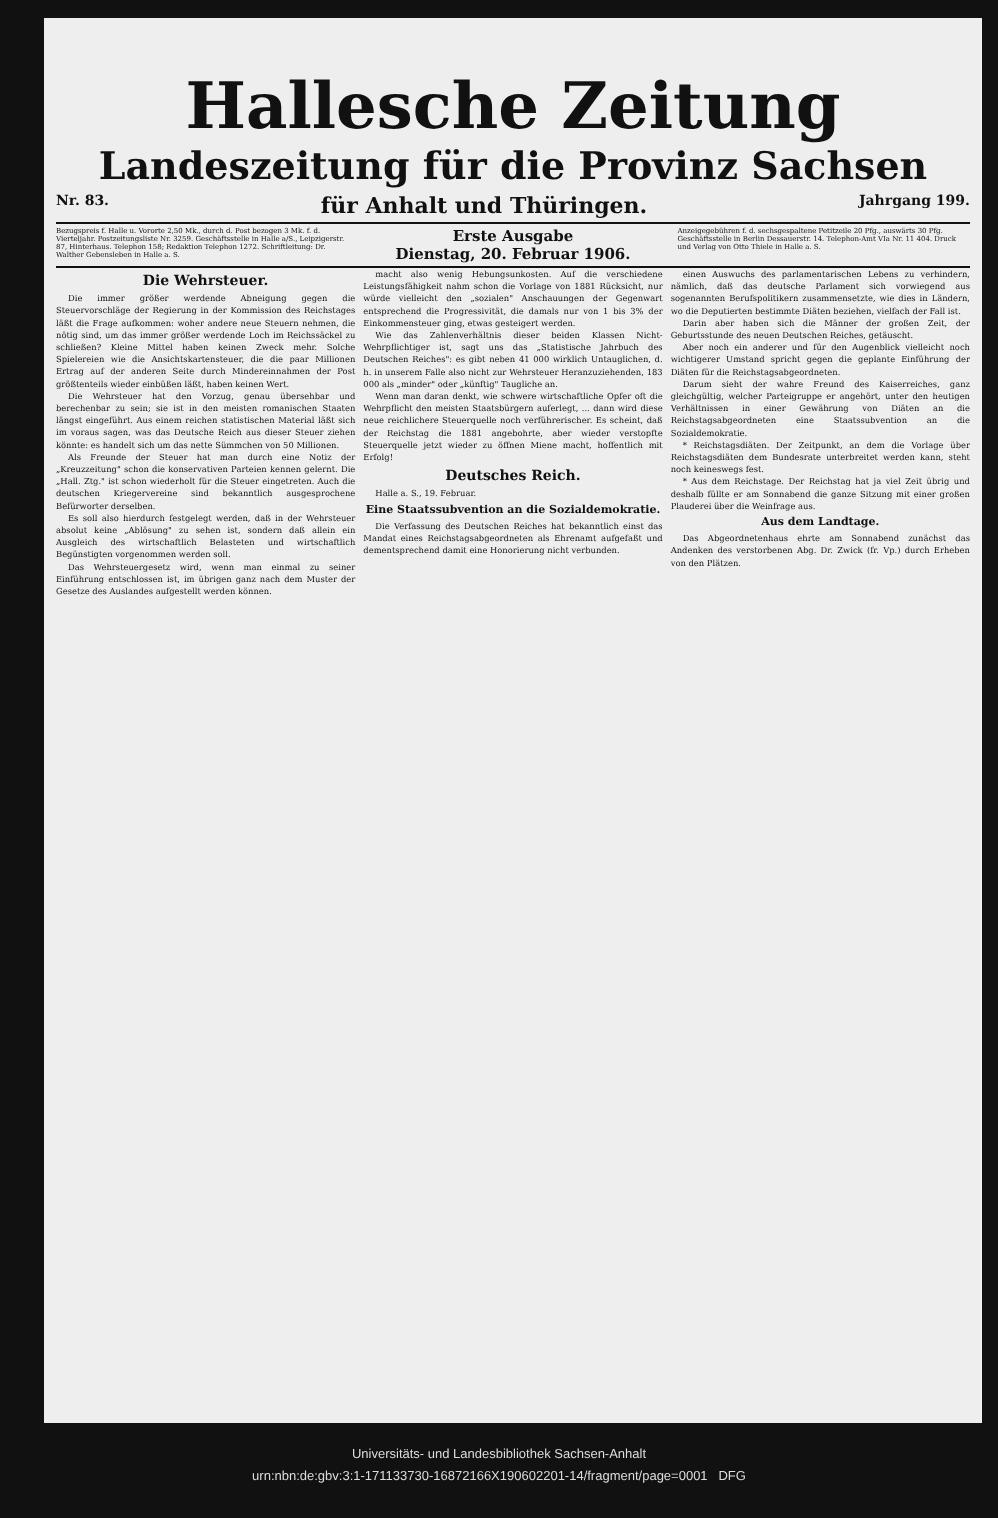Hallesche Zeitung
Landeszeitung für die Provinz Sachsen
Nr. 83. für Anhalt und Thüringen. Jahrgang 199.
Bezugspreis f. Halle u. Vororte 2,50 Mk., durch d. Post bezogen 3 Mk. f. d. Vierteljahr. Postzeitungsliste Nr. 3259. Geschäftsstelle in Halle a/S., Leipzigerstr. 87, Hinterhaus. Telephon 158; Redaktion Telephon 1272. Schriftleitung: Dr. Walther Gebensleben in Halle a. S.
Erste Ausgabe
Dienstag, 20. Februar 1906.
Anzeigegebühren f. d. sechsgespaltene Petitzeile 20 Pfg., auswärts 30 Pfg. Geschäftsstelle in Berlin Dessauerstr. 14. Telephon-Amt VIa Nr. 11 404. Druck und Verlag von Otto Thiele in Halle a. S.
Die Wehrsteuer.
Die immer größer werdende Abneigung gegen die Steuervorschläge der Regierung in der Kommission des Reichstages läßt die Frage aufkommen: woher andere neue Steuern nehmen, die nötig sind, um das immer größer werdende Loch im Reichssäckel zu schließen? Kleine Mittel haben keinen Zweck mehr. Solche Spielereien wie die Ansichtskartensteuer, die die paar Millionen Ertrag auf der anderen Seite durch Mindereinnahmen der Post größtenteils wieder einbüßen läßt, haben keinen Wert.
Die Wehrsteuer hat den Vorzug, genau übersehbar und berechenbar zu sein; sie ist in den meisten romanischen Staaten längst eingeführt. Aus einem reichen statistischen Material läßt sich im voraus sagen, was das Deutsche Reich aus dieser Steuer ziehen könnte: es handelt sich um das nette Sümmchen von 50 Millionen.
Als Freunde der Steuer hat man durch eine Notiz der „Kreuzzeitung" schon die konservativen Parteien kennen gelernt. Die „Hall. Ztg." ist schon wiederholt für die Steuer eingetreten. Auch die deutschen Kriegervereine sind bekanntlich ausgesprochene Befürworter derselben.
Es soll also hierdurch festgelegt werden, daß in der Wehrsteuer absolut keine „Ablösung" zu sehen ist, sondern daß allein ein Ausgleich des wirtschaftlich Belasteten und wirtschaftlich Begünstigten vorgenommen werden soll.
Das Wehrsteuergesetz wird, wenn man einmal zu seiner Einführung entschlossen ist, im übrigen ganz nach dem Muster der Gesetze des Auslandes aufgestellt werden können.
macht also wenig Hebungsunkosten. Auf die verschiedene Leistungsfähigkeit nahm schon die Vorlage von 1881 Rücksicht, nur würde vielleicht den „sozialen" Anschauungen der Gegenwart entsprechend die Progressivität, die damals nur von 1 bis 3% der Einkommensteuer ging, etwas gesteigert werden.
Wie das Zahlenverhältnis dieser beiden Klassen Nicht-Wehrpflichtiger ist, sagt uns das „Statistische Jahrbuch des Deutschen Reiches": es gibt neben 41 000 wirklich Untauglichen, d. h. in unserem Falle also nicht zur Wehrsteuer Heranzuziehenden, 183 000 als „minder" oder „künftig" Taugliche an.
Wenn man daran denkt, wie schwere wirtschaftliche Opfer oft die Wehrpflicht den meisten Staatsbürgern auferlegt, ... dann wird diese neue reichlichere Steuerquelle noch verführerischer. Es scheint, daß der Reichstag die 1881 angebohrte, aber wieder verstopfte Steuerquelle jetzt wieder zu öffnen Miene macht, hoffentlich mit Erfolg!
Deutsches Reich.
Halle a. S., 19. Februar.
Eine Staatssubvention an die Sozialdemokratie.
Die Verfassung des Deutschen Reiches hat bekanntlich einst das Mandat eines Reichstagsabgeordneten als Ehrenamt aufgefaßt und dementsprechend damit eine Honorierung nicht verbunden.
einen Auswuchs des parlamentarischen Lebens zu verhindern, nämlich, daß das deutsche Parlament sich vorwiegend aus sogenannten Berufspolitikern zusammensetzte, wie dies in Ländern, wo die Deputierten bestimmte Diäten beziehen, vielfach der Fall ist.
Darin aber haben sich die Männer der großen Zeit, der Geburtsstunde des neuen Deutschen Reiches, getäuscht.
Aber noch ein anderer und für den Augenblick vielleicht noch wichtigerer Umstand spricht gegen die geplante Einführung der Diäten für die Reichstagsabgeordneten.
Darum sieht der wahre Freund des Kaiserreiches, ganz gleichgültig, welcher Parteigruppe er angehört, unter den heutigen Verhältnissen in einer Gewährung von Diäten an die Reichstagsabgeordneten eine Staatssubvention an die Sozialdemokratie.
* Reichstagsdiäten. Der Zeitpunkt, an dem die Vorlage über Reichstagsdiäten dem Bundesrate unterbreitet werden kann, steht noch keineswegs fest.
* Aus dem Reichstage. Der Reichstag hat ja viel Zeit übrig und deshalb füllte er am Sonnabend die ganze Sitzung mit einer großen Plauderei über die Weinfrage aus.
Aus dem Landtage.
Das Abgeordnetenhaus ehrte am Sonnabend zunächst das Andenken des verstorbenen Abg. Dr. Zwick (fr. Vp.) durch Erheben von den Plätzen.
Universitäts- und Landesbibliothek Sachsen-Anhalt
urn:nbn:de:gbv:3:1-171133730-16872166X190602201-14/fragment/page=0001 DFG